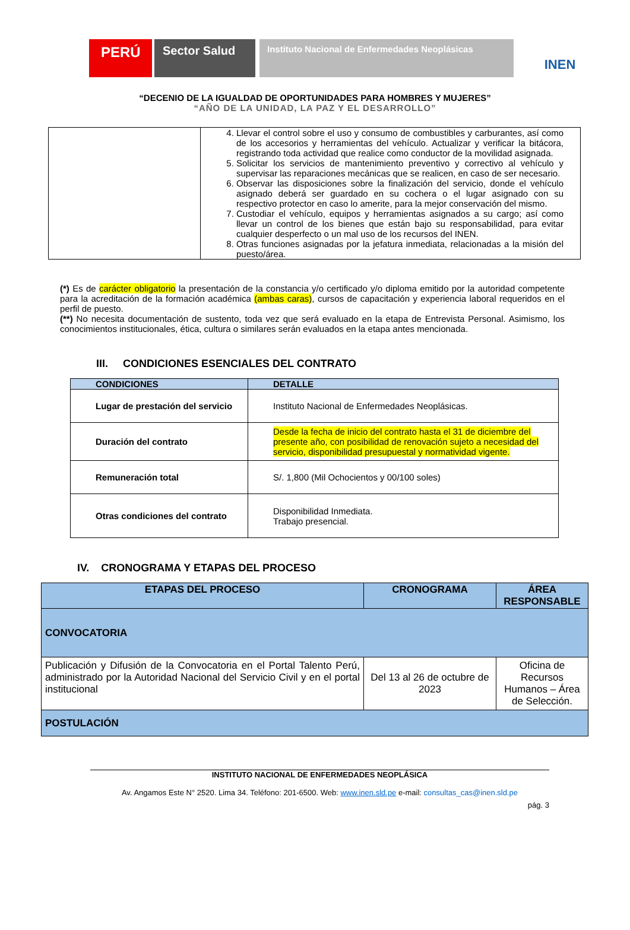PERÚ
Sector Salud
Instituto Nacional de Enfermedades Neoplásicas
INEN
“DECENIO DE LA IGUALDAD DE OPORTUNIDADES PARA HOMBRES Y MUJERES”
“AÑO DE LA UNIDAD, LA PAZ Y EL DESARROLLO”
| | 4. Llevar el control sobre el uso y consumo de combustibles y carburantes, así como de los accesorios y herramientas del vehículo. Actualizar y verificar la bitácora, registrando toda actividad que realice como conductor de la movilidad asignada. 5. Solicitar los servicios de mantenimiento preventivo y correctivo al vehículo y supervisar las reparaciones mecánicas que se realicen, en caso de ser necesario. 6. Observar las disposiciones sobre la finalización del servicio, donde el vehículo asignado deberá ser guardado en su cochera o el lugar asignado con su respectivo protector en caso lo amerite, para la mejor conservación del mismo. 7. Custodiar el vehículo, equipos y herramientas asignados a su cargo; así como llevar un control de los bienes que están bajo su responsabilidad, para evitar cualquier desperfecto o un mal uso de los recursos del INEN. 8. Otras funciones asignadas por la jefatura inmediata, relacionadas a la misión del puesto/área. |
(*) Es de carácter obligatorio la presentación de la constancia y/o certificado y/o diploma emitido por la autoridad competente para la acreditación de la formación académica (ambas caras), cursos de capacitación y experiencia laboral requeridos en el perfil de puesto.
(**) No necesita documentación de sustento, toda vez que será evaluado en la etapa de Entrevista Personal. Asimismo, los conocimientos institucionales, ética, cultura o similares serán evaluados en la etapa antes mencionada.
III. CONDICIONES ESENCIALES DEL CONTRATO
| CONDICIONES | DETALLE |
| --- | --- |
| Lugar de prestación del servicio | Instituto Nacional de Enfermedades Neoplásicas. |
| Duración del contrato | Desde la fecha de inicio del contrato hasta el 31 de diciembre del presente año, con posibilidad de renovación sujeto a necesidad del servicio, disponibilidad presupuestal y normatividad vigente. |
| Remuneración total | S/. 1,800 (Mil Ochocientos y 00/100 soles) |
| Otras condiciones del contrato | Disponibilidad Inmediata. Trabajo presencial. |
IV. CRONOGRAMA Y ETAPAS DEL PROCESO
| ETAPAS DEL PROCESO | CRONOGRAMA | ÁREA RESPONSABLE |
| --- | --- | --- |
| CONVOCATORIA | | |
| Publicación y Difusión de la Convocatoria en el Portal Talento Perú, administrado por la Autoridad Nacional del Servicio Civil y en el portal institucional | Del 13 al 26 de octubre de 2023 | Oficina de Recursos Humanos – Área de Selección. |
| POSTULACIÓN | | |
INSTITUTO NACIONAL DE ENFERMEDADES NEOPLÁSICA
Av. Angamos Este N° 2520. Lima 34. Teléfono: 201-6500. Web: www.inen.sld.pe e-mail: consultas_cas@inen.sld.pe
pág. 3